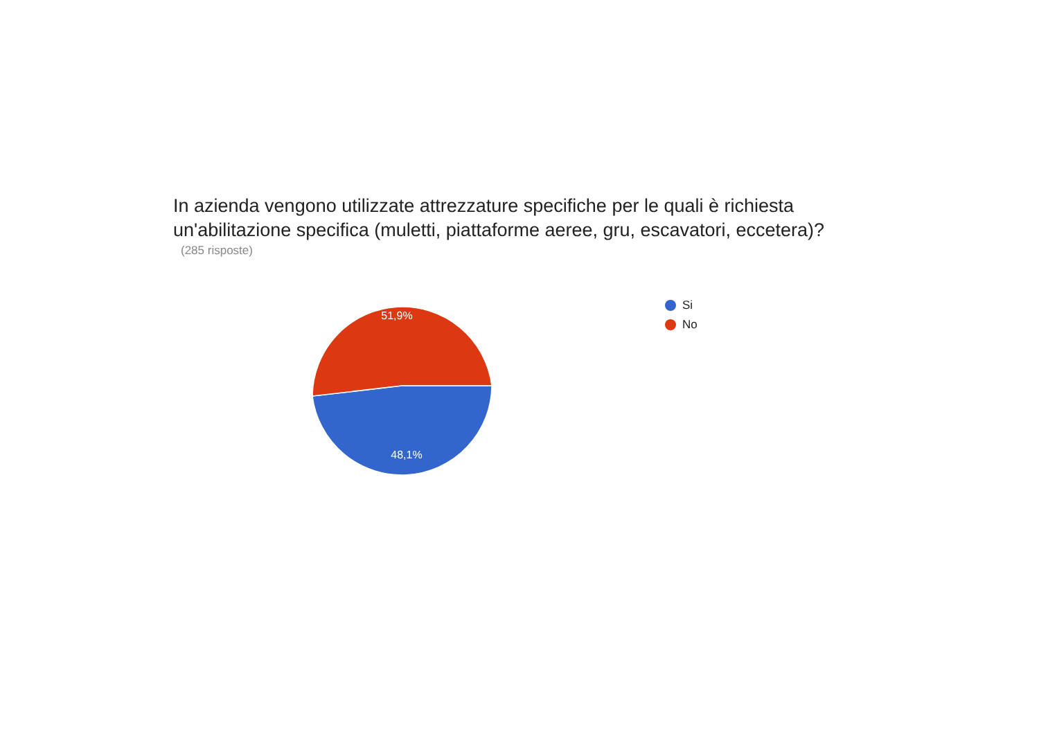In azienda vengono utilizzate attrezzature specifiche per le quali è richiesta un'abilitazione specifica (muletti, piattaforme aeree, gru, escavatori, eccetera)?
(285 risposte)
51,9%
48,1%
Si
No